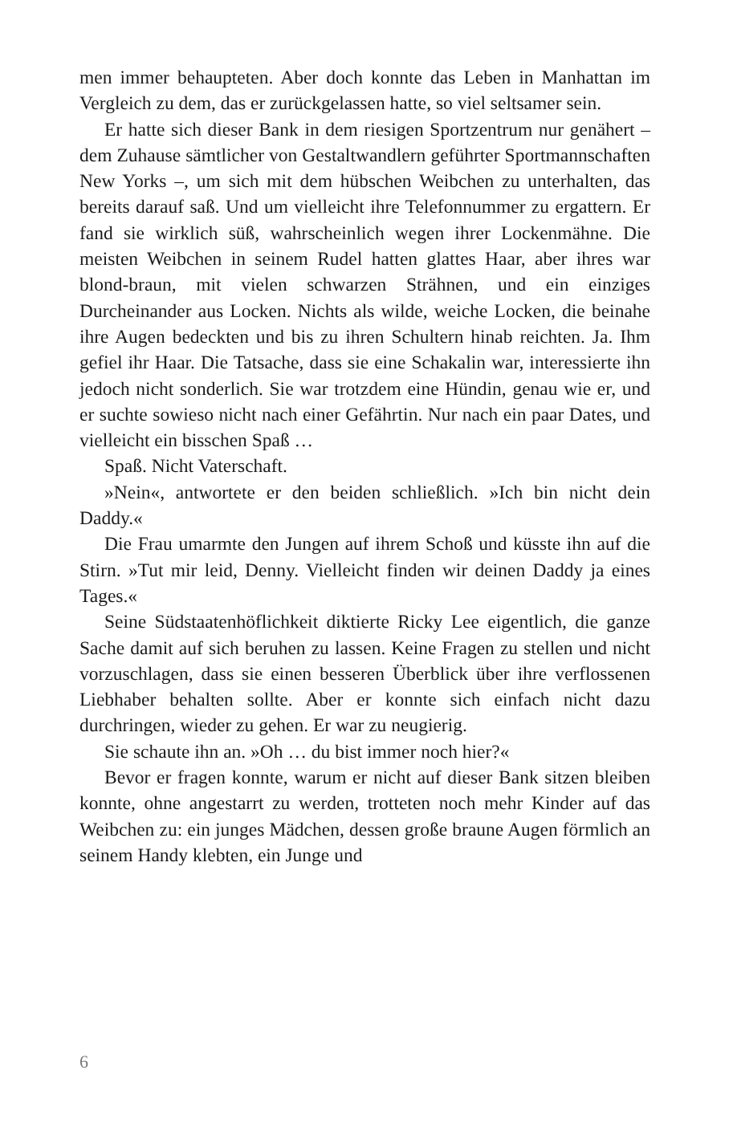men immer behaupteten. Aber doch konnte das Leben in Manhattan im Vergleich zu dem, das er zurückgelassen hatte, so viel seltsamer sein.
Er hatte sich dieser Bank in dem riesigen Sportzentrum nur genähert – dem Zuhause sämtlicher von Gestaltwandlern geführter Sportmannschaften New Yorks –, um sich mit dem hübschen Weibchen zu unterhalten, das bereits darauf saß. Und um vielleicht ihre Telefonnummer zu ergattern. Er fand sie wirklich süß, wahrscheinlich wegen ihrer Lockenmähne. Die meisten Weibchen in seinem Rudel hatten glattes Haar, aber ihres war blond-braun, mit vielen schwarzen Strähnen, und ein einziges Durcheinander aus Locken. Nichts als wilde, weiche Locken, die beinahe ihre Augen bedeckten und bis zu ihren Schultern hinab reichten. Ja. Ihm gefiel ihr Haar. Die Tatsache, dass sie eine Schakalin war, interessierte ihn jedoch nicht sonderlich. Sie war trotzdem eine Hündin, genau wie er, und er suchte sowieso nicht nach einer Gefährtin. Nur nach ein paar Dates, und vielleicht ein bisschen Spaß …
Spaß. Nicht Vaterschaft.
»Nein«, antwortete er den beiden schließlich. »Ich bin nicht dein Daddy.«
Die Frau umarmte den Jungen auf ihrem Schoß und küsste ihn auf die Stirn. »Tut mir leid, Denny. Vielleicht finden wir deinen Daddy ja eines Tages.«
Seine Südstaatenhöflichkeit diktierte Ricky Lee eigentlich, die ganze Sache damit auf sich beruhen zu lassen. Keine Fragen zu stellen und nicht vorzuschlagen, dass sie einen besseren Überblick über ihre verflossenen Liebhaber behalten sollte. Aber er konnte sich einfach nicht dazu durchringen, wieder zu gehen. Er war zu neugierig.
Sie schaute ihn an. »Oh … du bist immer noch hier?«
Bevor er fragen konnte, warum er nicht auf dieser Bank sitzen bleiben konnte, ohne angestarrt zu werden, trotteten noch mehr Kinder auf das Weibchen zu: ein junges Mädchen, dessen große braune Augen förmlich an seinem Handy klebten, ein Junge und
6